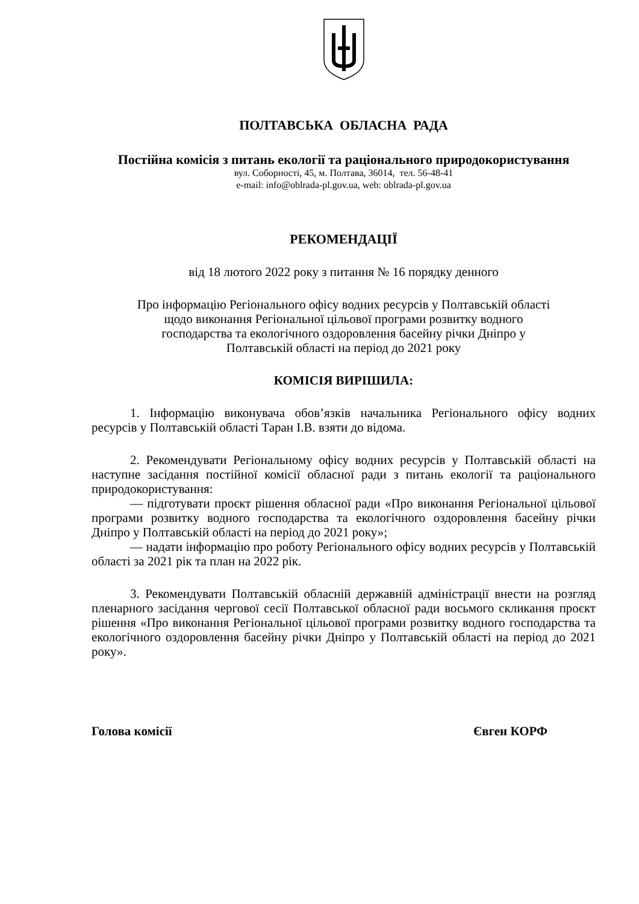ПОЛТАВСЬКА ОБЛАСНА РАДА
Постійна комісія з питань екології та раціонального природокористування
вул. Соборності, 45, м. Полтава, 36014, тел. 56-48-41
e-mail: info@oblrada-pl.gov.ua, web: oblrada-pl.gov.ua
РЕКОМЕНДАЦІЇ
від 18 лютого 2022 року з питання № 16 порядку денного
Про інформацію Регіонального офісу водних ресурсів у Полтавській області
щодо виконання Регіональної цільової програми розвитку водного
господарства та екологічного оздоровлення басейну річки Дніпро у
Полтавській області на період до 2021 року
КОМІСІЯ ВИРІШИЛА:
1. Інформацію виконувача обов’язків начальника Регіонального офісу водних ресурсів у Полтавській області Таран І.В. взяти до відома.
2. Рекомендувати Регіональному офісу водних ресурсів у Полтавській області на наступне засідання постійної комісії обласної ради з питань екології та раціонального природокористування:
— підготувати проєкт рішення обласної ради «Про виконання Регіональної цільової програми розвитку водного господарства та екологічного оздоровлення басейну річки Дніпро у Полтавській області на період до 2021 року»;
— надати інформацію про роботу Регіонального офісу водних ресурсів у Полтавській області за 2021 рік та план на 2022 рік.
3. Рекомендувати Полтавській обласній державній адміністрації внести на розгляд пленарного засідання чергової сесії Полтавської обласної ради восьмого скликання проєкт рішення «Про виконання Регіональної цільової програми розвитку водного господарства та екологічного оздоровлення басейну річки Дніпро у Полтавській області на період до 2021 року».
Голова комісії Євген КОРФ